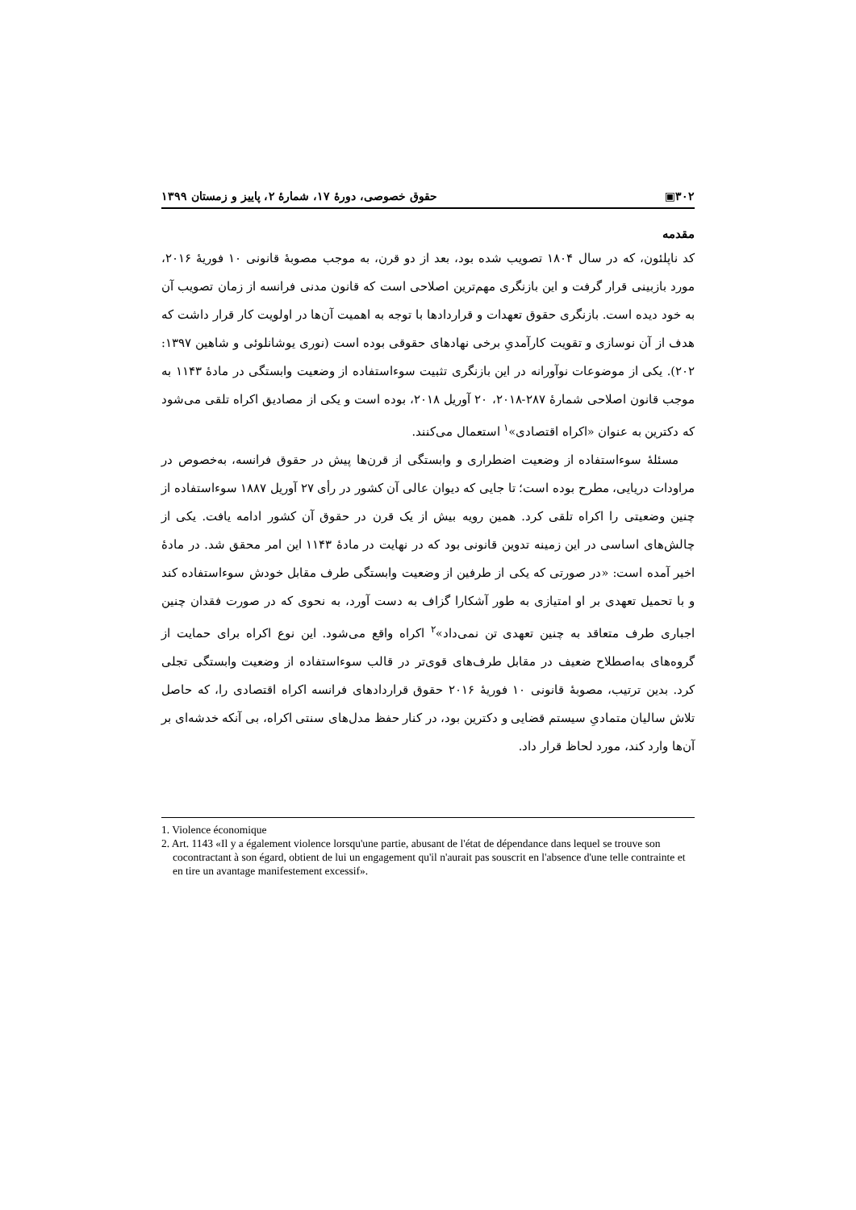۳۰۲▣ حقوق خصوصی، دورهٔ ۱۷، شمارهٔ ۲، پاییز و زمستان ۱۳۹۹
مقدمه
کد ناپلئون، که در سال ۱۸۰۴ تصویب شده بود، بعد از دو قرن، به موجب مصوبهٔ قانونی ۱۰ فوریهٔ ۲۰۱۶، مورد بازبینی قرار گرفت و این بازنگری مهم‌ترین اصلاحی است که قانون مدنی فرانسه از زمان تصویب آن به خود دیده است. بازنگری حقوق تعهدات و قراردادها با توجه به اهمیت آن‌ها در اولویت کار قرار داشت که هدف از آن نوسازی و تقویت کارآمدیِ برخی نهادهای حقوقی بوده است (نوری یوشانلوئی و شاهین ۱۳۹۷: ۲۰۲). یکی از موضوعات نوآورانه در این بازنگری تثبیت سوءاستفاده از وضعیت وابستگی در مادهٔ ۱۱۴۳ به موجب قانون اصلاحی شمارهٔ ۲۸۷-۲۰۱۸، ۲۰ آوریل ۲۰۱۸، بوده است و یکی از مصادیق اکراه تلقی می‌شود که دکترین به عنوان «اکراه اقتصادی»<sup>۱</sup> استعمال می‌کنند.
مسئلهٔ سوءاستفاده از وضعیت اضطراری و وابستگی از قرن‌ها پیش در حقوق فرانسه، به‌خصوص در مراودات دریایی، مطرح بوده است؛ تا جایی که دیوان عالی آن کشور در رأی ۲۷ آوریل ۱۸۸۷ سوءاستفاده از چنین وضعیتی را اکراه تلقی کرد. همین رویه بیش از یک قرن در حقوق آن کشور ادامه یافت. یکی از چالش‌های اساسی در این زمینه تدوین قانونی بود که در نهایت در مادهٔ ۱۱۴۳ این امر محقق شد. در مادهٔ اخیر آمده است: «در صورتی که یکی از طرفین از وضعیت وابستگی طرف مقابل خودش سوءاستفاده کند و با تحمیل تعهدی بر او امتیازی به طور آشکارا گزاف به دست آورد، به نحوی که در صورت فقدان چنین اجباری طرف متعاقد به چنین تعهدی تن نمی‌داد»<sup>۲</sup> اکراه واقع می‌شود. این نوع اکراه برای حمایت از گروه‌های به‌اصطلاح ضعیف در مقابل طرف‌های قوی‌تر در قالب سوءاستفاده از وضعیت وابستگی تجلی کرد. بدین ترتیب، مصوبهٔ قانونی ۱۰ فوریهٔ ۲۰۱۶ حقوق قراردادهای فرانسه اکراه اقتصادی را، که حاصل تلاش سالیان متمادیِ سیستم قضایی و دکترین بود، در کنار حفظ مدل‌های سنتی اکراه، بی آنکه خدشه‌ای بر آن‌ها وارد کند، مورد لحاظ قرار داد.
1. Violence économique
2. Art. 1143 «Il y a également violence lorsqu'une partie, abusant de l'état de dépendance dans lequel se trouve son cocontractant à son égard, obtient de lui un engagement qu'il n'aurait pas souscrit en l'absence d'une telle contrainte et en tire un avantage manifestement excessif».